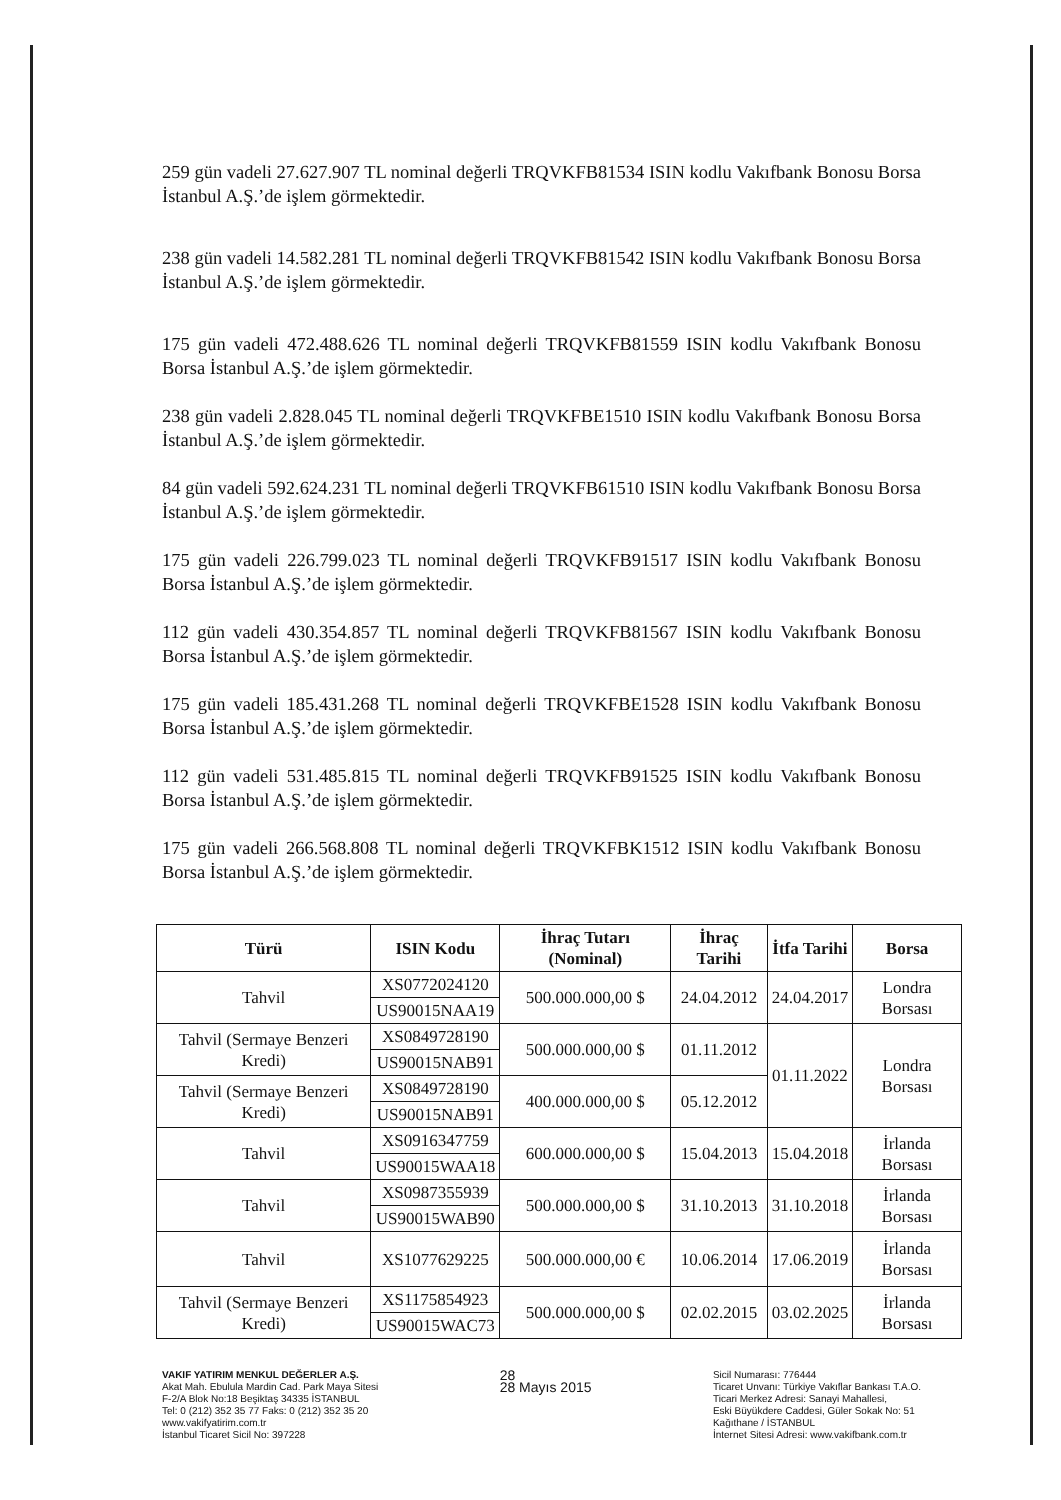259 gün vadeli 27.627.907 TL nominal değerli TRQVKFB81534 ISIN kodlu Vakıfbank Bonosu Borsa İstanbul A.Ş.’de işlem görmektedir.
238 gün vadeli 14.582.281 TL nominal değerli TRQVKFB81542 ISIN kodlu Vakıfbank Bonosu Borsa İstanbul A.Ş.’de işlem görmektedir.
175 gün vadeli 472.488.626 TL nominal değerli TRQVKFB81559 ISIN kodlu Vakıfbank Bonosu Borsa İstanbul A.Ş.’de işlem görmektedir.
238 gün vadeli 2.828.045 TL nominal değerli TRQVKFBE1510 ISIN kodlu Vakıfbank Bonosu Borsa İstanbul A.Ş.’de işlem görmektedir.
84 gün vadeli 592.624.231 TL nominal değerli TRQVKFB61510 ISIN kodlu Vakıfbank Bonosu Borsa İstanbul A.Ş.’de işlem görmektedir.
175 gün vadeli 226.799.023 TL nominal değerli TRQVKFB91517 ISIN kodlu Vakıfbank Bonosu Borsa İstanbul A.Ş.’de işlem görmektedir.
112 gün vadeli 430.354.857 TL nominal değerli TRQVKFB81567 ISIN kodlu Vakıfbank Bonosu Borsa İstanbul A.Ş.’de işlem görmektedir.
175 gün vadeli 185.431.268 TL nominal değerli TRQVKFBE1528 ISIN kodlu Vakıfbank Bonosu Borsa İstanbul A.Ş.’de işlem görmektedir.
112 gün vadeli 531.485.815 TL nominal değerli TRQVKFB91525 ISIN kodlu Vakıfbank Bonosu Borsa İstanbul A.Ş.’de işlem görmektedir.
175 gün vadeli 266.568.808 TL nominal değerli TRQVKFBK1512 ISIN kodlu Vakıfbank Bonosu Borsa İstanbul A.Ş.’de işlem görmektedir.
| Türü | ISIN Kodu | İhraç Tutarı (Nominal) | İhraç Tarihi | İtfa Tarihi | Borsa |
| --- | --- | --- | --- | --- | --- |
| Tahvil | XS0772024120 | 500.000.000,00 $ | 24.04.2012 | 24.04.2017 | Londra Borsası |
| | US90015NAA19 | | | | |
| Tahvil (Sermaye Benzeri Kredi) | XS0849728190 | 500.000.000,00 $ | 01.11.2012 | 01.11.2022 | Londra Borsası |
| | US90015NAB91 | | | | |
| Tahvil (Sermaye Benzeri Kredi) | XS0849728190 | 400.000.000,00 $ | 05.12.2012 | | |
| | US90015NAB91 | | | | |
| Tahvil | XS0916347759 | 600.000.000,00 $ | 15.04.2013 | 15.04.2018 | İrlanda Borsası |
| | US90015WAA18 | | | | |
| Tahvil | XS0987355939 | 500.000.000,00 $ | 31.10.2013 | 31.10.2018 | İrlanda Borsası |
| | US90015WAB90 | | | | |
| Tahvil | XS1077629225 | 500.000.000,00 € | 10.06.2014 | 17.06.2019 | İrlanda Borsası |
| Tahvil (Sermaye Benzeri Kredi) | XS1175854923 | 500.000.000,00 $ | 02.02.2015 | 03.02.2025 | İrlanda Borsası |
| | US90015WAC73 | | | | |
VAKIF YATIRIM MENKUL DEĞERLER A.Ş.
Akat Mah. Ebulula Mardin Cad. Park Maya Sitesi
F-2/A Blok No:18 Beşiktaş 34335 İSTANBUL
Tel: 0 (212) 352 35 77 Faks: 0 (212) 352 35 20
www.vakifyatirim.com.tr
İstanbul Ticaret Sicil No: 397228
28
28 Mayıs 2015
Sicil Numarası: 776444
Ticaret Unvanı: Türkiye Vakıflar Bankası T.A.O.
Ticari Merkez Adresi: Sanayi Mahallesi,
Eski Büyükdere Caddesi, Güler Sokak No: 51
Kağıthane / İSTANBUL
İnternet Sitesi Adresi: www.vakifbank.com.tr